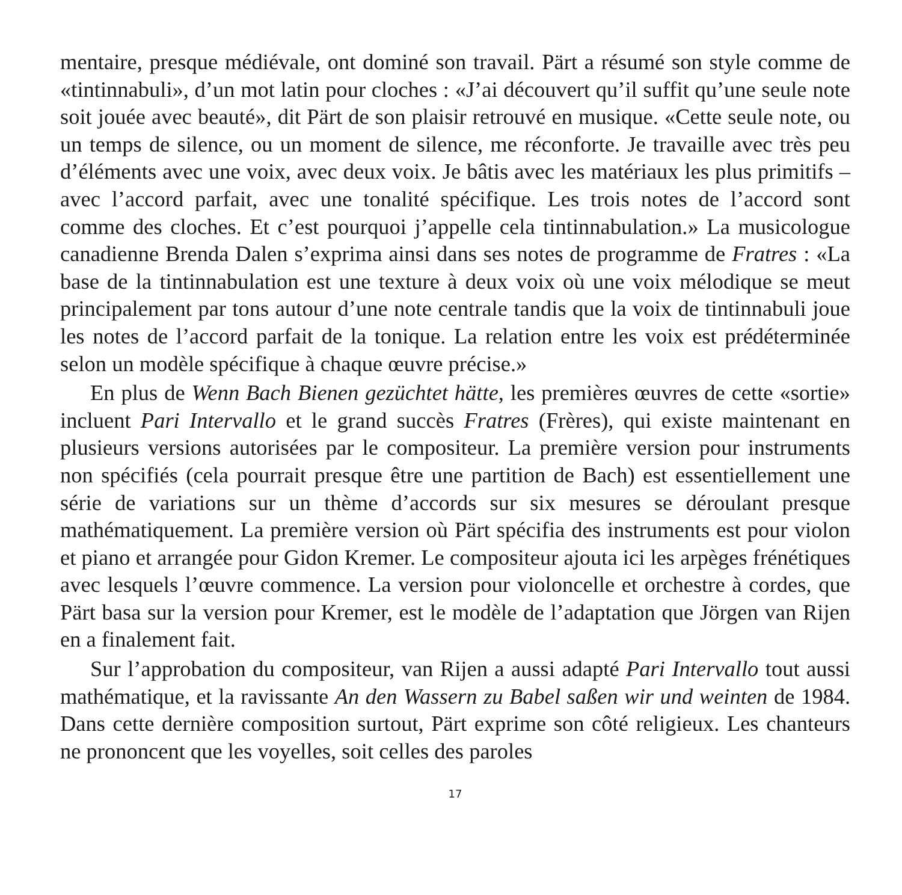mentaire, presque médiévale, ont dominé son travail. Pärt a résumé son style comme de «tintinnabuli», d’un mot latin pour cloches : «J’ai découvert qu’il suffit qu’une seule note soit jouée avec beauté», dit Pärt de son plaisir retrouvé en musique. «Cette seule note, ou un temps de silence, ou un moment de silence, me réconforte. Je travaille avec très peu d’éléments avec une voix, avec deux voix. Je bâtis avec les matériaux les plus primitifs – avec l’accord parfait, avec une tonalité spécifique. Les trois notes de l’accord sont comme des cloches. Et c’est pourquoi j’appelle cela tintinnabulation.» La musicologue canadienne Brenda Dalen s’exprima ainsi dans ses notes de programme de Fratres : «La base de la tintinnabulation est une texture à deux voix où une voix mélodique se meut principalement par tons autour d’une note centrale tandis que la voix de tintinnabuli joue les notes de l’accord parfait de la tonique. La relation entre les voix est prédéterminée selon un modèle spécifique à chaque œuvre précise.»
En plus de Wenn Bach Bienen gezüchtet hätte, les premières œuvres de cette «sortie» incluent Pari Intervallo et le grand succès Fratres (Frères), qui existe maintenant en plusieurs versions autorisées par le compositeur. La première version pour instruments non spécifiés (cela pourrait presque être une partition de Bach) est essentiellement une série de variations sur un thème d’accords sur six mesures se déroulant presque mathématiquement. La première version où Pärt spécifia des instruments est pour violon et piano et arrangée pour Gidon Kremer. Le compositeur ajouta ici les arpèges frénétiques avec lesquels l’œuvre commence. La version pour violoncelle et orchestre à cordes, que Pärt basa sur la version pour Kremer, est le modèle de l’adaptation que Jörgen van Rijen en a finalement fait.
Sur l’approbation du compositeur, van Rijen a aussi adapté Pari Intervallo tout aussi mathématique, et la ravissante An den Wassern zu Babel saßen wir und weinten de 1984. Dans cette dernière composition surtout, Pärt exprime son côté religieux. Les chanteurs ne prononcent que les voyelles, soit celles des paroles
17